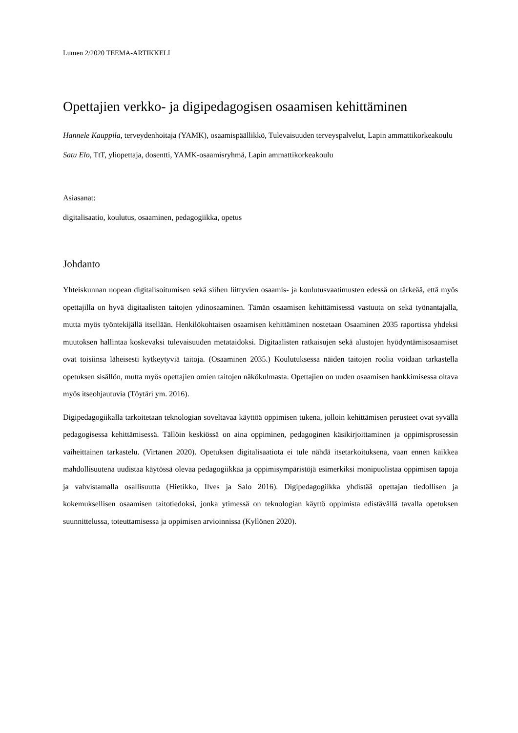Lumen 2/2020 TEEMA-ARTIKKELI
Opettajien verkko- ja digipedagogisen osaamisen kehittäminen
Hannele Kauppila, terveydenhoitaja (YAMK), osaamispäällikkö, Tulevaisuuden terveyspalvelut, Lapin ammattikorkeakoulu
Satu Elo, TtT, yliopettaja, dosentti, YAMK-osaamisryhmä, Lapin ammattikorkeakoulu
Asiasanat:
digitalisaatio, koulutus, osaaminen, pedagogiikka, opetus
Johdanto
Yhteiskunnan nopean digitalisoitumisen sekä siihen liittyvien osaamis- ja koulutusvaatimusten edessä on tärkeää, että myös opettajilla on hyvä digitaalisten taitojen ydinosaaminen. Tämän osaamisen kehittämisessä vastuuta on sekä työnantajalla, mutta myös työntekijällä itsellään. Henkilökohtaisen osaamisen kehittäminen nostetaan Osaaminen 2035 raportissa yhdeksi muutoksen hallintaa koskevaksi tulevaisuuden metataidoksi. Digitaalisten ratkaisujen sekä alustojen hyödyntämisosaamiset ovat toisiinsa läheisesti kytkeytyviä taitoja. (Osaaminen 2035.) Koulutuksessa näiden taitojen roolia voidaan tarkastella opetuksen sisällön, mutta myös opettajien omien taitojen näkökulmasta. Opettajien on uuden osaamisen hankkimisessa oltava myös itseohjautuvia (Töytäri ym. 2016).
Digipedagogiikalla tarkoitetaan teknologian soveltavaa käyttöä oppimisen tukena, jolloin kehittämisen perusteet ovat syvällä pedagogisessa kehittämisessä. Tällöin keskiössä on aina oppiminen, pedagoginen käsikirjoittaminen ja oppimisprosessin vaiheittainen tarkastelu. (Virtanen 2020). Opetuksen digitalisaatiota ei tule nähdä itsetarkoituksena, vaan ennen kaikkea mahdollisuutena uudistaa käytössä olevaa pedagogiikkaa ja oppimisympäristöjä esimerkiksi monipuolistaa oppimisen tapoja ja vahvistamalla osallisuutta (Hietikko, Ilves ja Salo 2016). Digipedagogiikka yhdistää opettajan tiedollisen ja kokemuksellisen osaamisen taitotiedoksi, jonka ytimessä on teknologian käyttö oppimista edistävällä tavalla opetuksen suunnittelussa, toteuttamisessa ja oppimisen arvioinnissa (Kyllönen 2020).